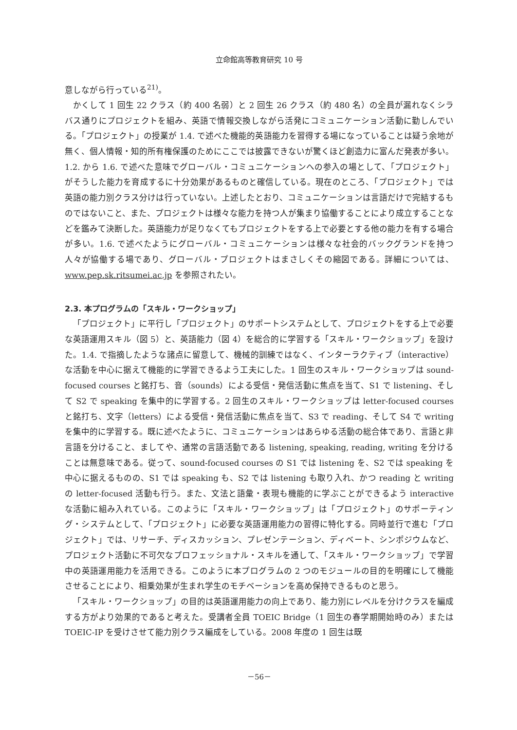立命館高等教育研究 10 号
意しながら行っている<sup>21)</sup>。
かくして 1 回生 22 クラス（約 400 名弱）と 2 回生 26 クラス（約 480 名）の全員が漏れなくシラバス通りにプロジェクトを組み、英語で情報交換しながら活発にコミュニケーション活動に勤しんでいる。「プロジェクト」の授業が 1.4. で述べた機能的英語能力を習得する場になっていることは疑う余地が無く、個人情報・知的所有権保護のためにここでは披露できないが驚くほど創造力に富んだ発表が多い。1.2. から 1.6. で述べた意味でグローバル・コミュニケーションへの参入の場として、「プロジェクト」がそうした能力を育成するに十分効果があるものと確信している。現在のところ、「プロジェクト」では英語の能力別クラス分けは行っていない。上述したとおり、コミュニケーションは言語だけで完結するものではないこと、また、プロジェクトは様々な能力を持つ人が集まり協働することにより成立することなどを鑑みて決断した。英語能力が足りなくてもプロジェクトをする上で必要とする他の能力を有する場合が多い。1.6. で述べたようにグローバル・コミュニケーションは様々な社会的バックグランドを持つ人々が協働する場であり、グローバル・プロジェクトはまさしくその縮図である。詳細については、www.pep.sk.ritsumei.ac.jp を参照されたい。
2.3. 本プログラムの「スキル・ワークショップ」
「プロジェクト」に平行し「プロジェクト」のサポートシステムとして、プロジェクトをする上で必要な英語運用スキル（図 5）と、英語能力（図 4）を総合的に学習する「スキル・ワークショップ」を設けた。1.4. で指摘したような諸点に留意して、機械的訓練ではなく、インターラクティブ（interactive）な活動を中心に据えて機能的に学習できるよう工夫にした。1 回生のスキル・ワークショップは sound-focused courses と銘打ち、音（sounds）による受信・発信活動に焦点を当て、S1 で listening、そして S2 で speaking を集中的に学習する。2 回生のスキル・ワークショップは letter-focused courses と銘打ち、文字（letters）による受信・発信活動に焦点を当て、S3 で reading、そして S4 で writing を集中的に学習する。既に述べたように、コミュニケーションはあらゆる活動の総合体であり、言語と非言語を分けること、ましてや、通常の言語活動である listening, speaking, reading, writing を分けることは無意味である。従って、sound-focused courses の S1 では listening を、S2 では speaking を中心に据えるものの、S1 では speaking も、S2 では listening も取り入れ、かつ reading と writing の letter-focused 活動も行う。また、文法と語彙・表現も機能的に学ぶことができるよう interactive な活動に組み入れている。このように「スキル・ワークショップ」は「プロジェクト」のサポーティング・システムとして、「プロジェクト」に必要な英語運用能力の習得に特化する。同時並行で進む「プロジェクト」では、リサーチ、ディスカッション、プレゼンテーション、ディベート、シンポジウムなど、プロジェクト活動に不可欠なプロフェッショナル・スキルを通して、「スキル・ワークショップ」で学習中の英語運用能力を活用できる。このように本プログラムの 2 つのモジュールの目的を明確にして機能させることにより、相乗効果が生まれ学生のモチベーションを高め保持できるものと思う。
「スキル・ワークショップ」の目的は英語運用能力の向上であり、能力別にレベルを分けクラスを編成する方がより効果的であると考えた。受講者全員 TOEIC Bridge（1 回生の春学期開始時のみ）または TOEIC-IP を受けさせて能力別クラス編成をしている。2008 年度の 1 回生は既
－56－